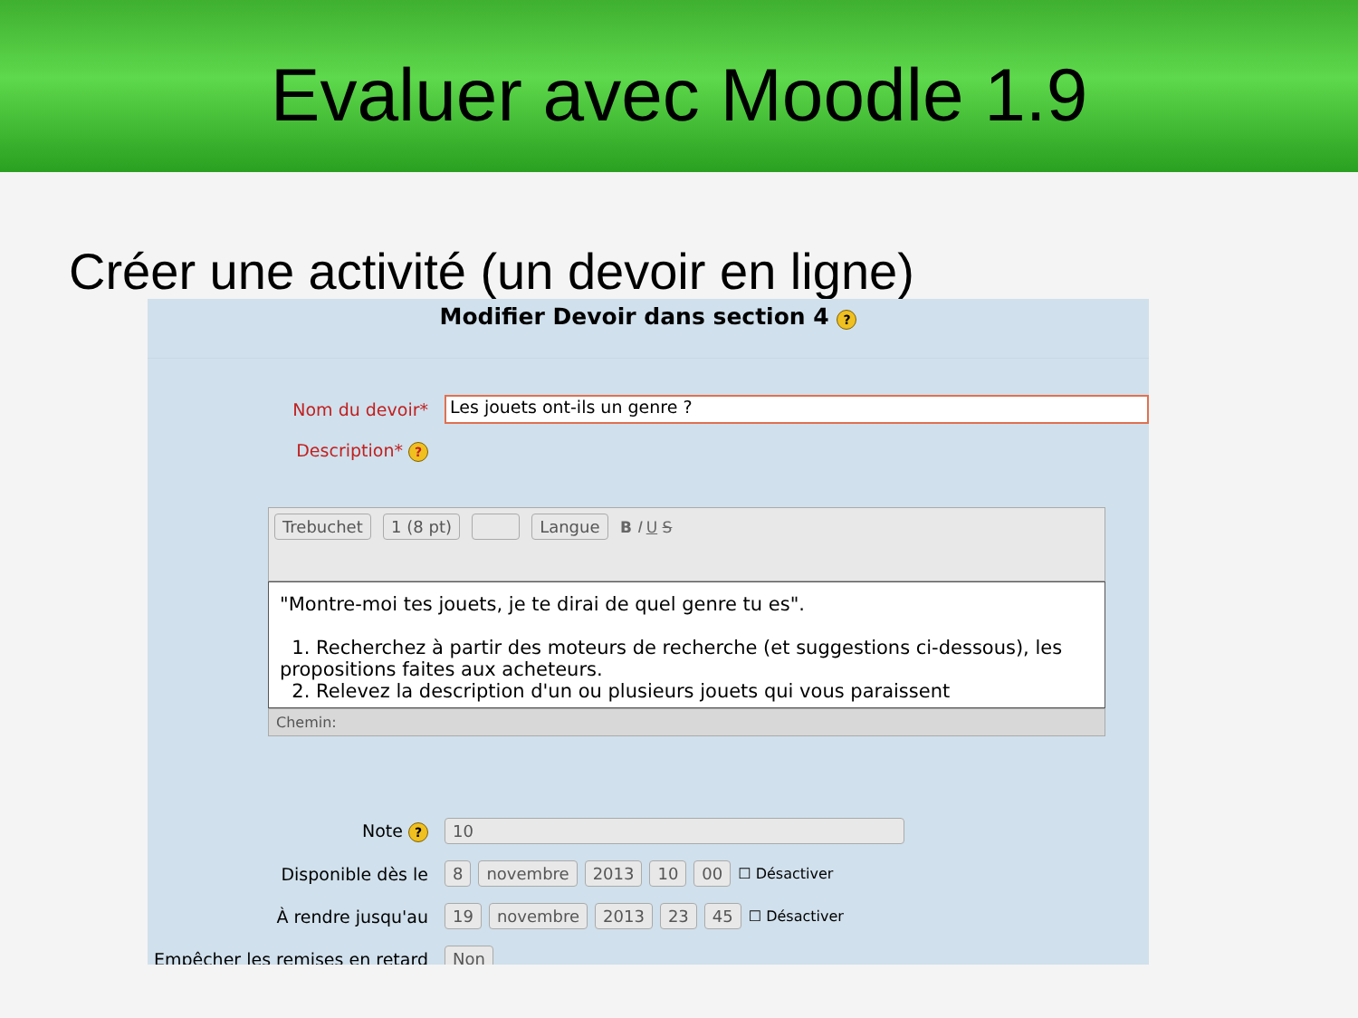Evaluer avec Moodle 1.9
Créer une activité (un devoir en ligne)
Modifier Devoir dans section 4 ?
Nom du devoir*
Les jouets ont-ils un genre ?
Description* ?
Trebuchet 1 (8 pt) Langue B I U S
"Montre-moi tes jouets, je te dirai de quel genre tu es".
1. Recherchez à partir des moteurs de recherche (et suggestions ci-dessous), les propositions faites aux acheteurs.
2. Relevez la description d'un ou plusieurs jouets qui vous paraissent
Chemin:
Note ?
10
Disponible dès le
8 novembre 2013 10 00 ☐ Désactiver
À rendre jusqu'au
19 novembre 2013 23 45 ☐ Désactiver
Empêcher les remises en retard
Non